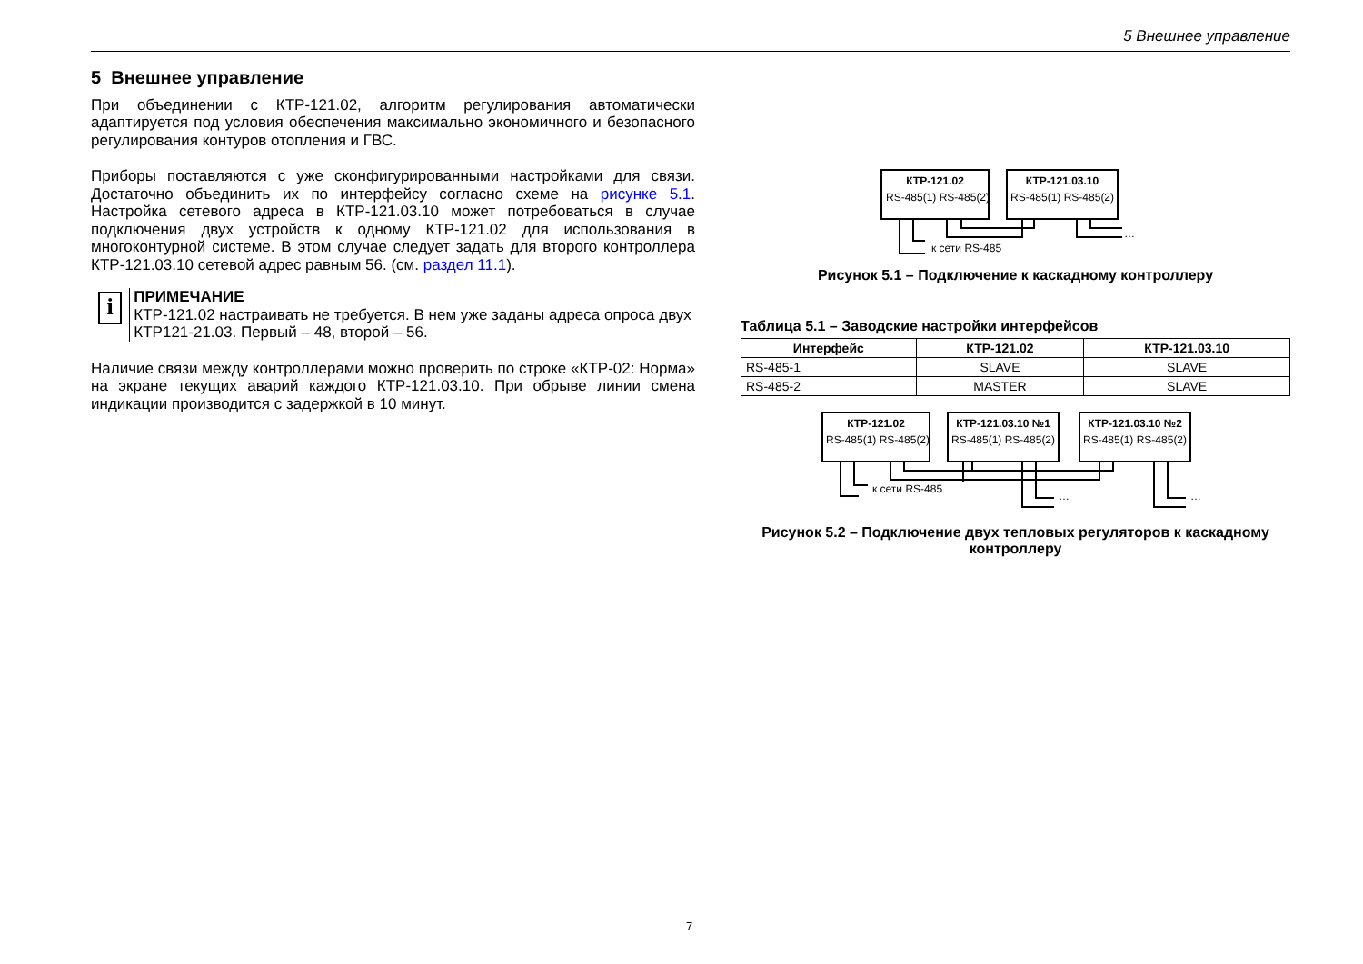5 Внешнее управление
5 Внешнее управление
При объединении с КТР-121.02, алгоритм регулирования автоматически адаптируется под условия обеспечения максимально экономичного и безопасного регулирования контуров отопления и ГВС.
Приборы поставляются с уже сконфигурированными настройками для связи. Достаточно объединить их по интерфейсу согласно схеме на рисунке 5.1. Настройка сетевого адреса в КТР-121.03.10 может потребоваться в случае подключения двух устройств к одному КТР-121.02 для использования в многоконтурной системе. В этом случае следует задать для второго контроллера КТР-121.03.10 сетевой адрес равным 56. (см. раздел 11.1).
i
ПРИМЕЧАНИЕ
КТР-121.02 настраивать не требуется. В нем уже заданы адреса опроса двух КТР121-21.03. Первый – 48, второй – 56.
Наличие связи между контроллерами можно проверить по строке «КТР-02: Норма» на экране текущих аварий каждого КТР-121.03.10. При обрыве линии смена индикации производится с задержкой в 10 минут.
КТР-121.02
RS-485(1) RS-485(2)
КТР-121.03.10
RS-485(1) RS-485(2)
к сети RS-485
…
Рисунок 5.1 – Подключение к каскадному контроллеру
Таблица 5.1 – Заводские настройки интерфейсов
| Интерфейс | КТР-121.02 | КТР-121.03.10 |
| --- | --- | --- |
| RS-485-1 | SLAVE | SLAVE |
| RS-485-2 | MASTER | SLAVE |
КТР-121.02
RS-485(1) RS-485(2)
КТР-121.03.10 №1
RS-485(1) RS-485(2)
КТР-121.03.10 №2
RS-485(1) RS-485(2)
к сети RS-485
…
…
Рисунок 5.2 – Подключение двух тепловых регуляторов к каскадному контроллеру
7